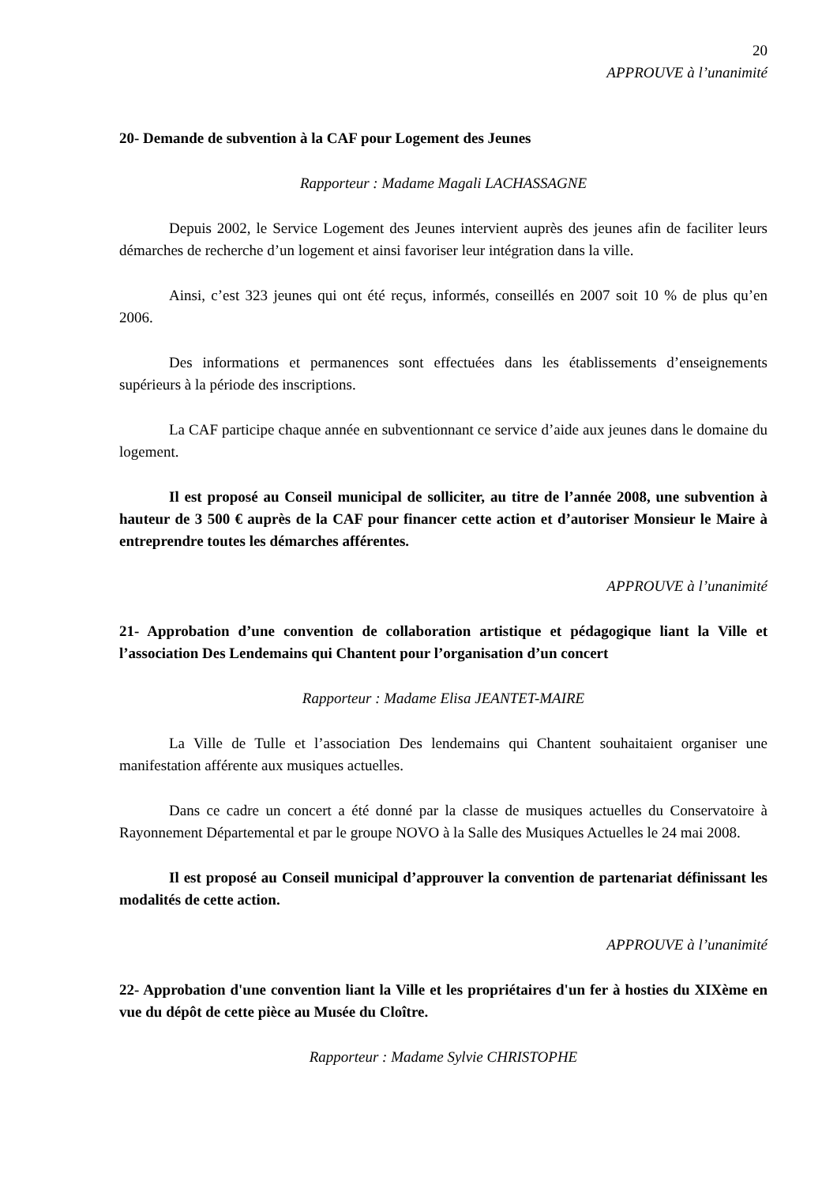20
APPROUVE à l’unanimité
20- Demande de subvention à la CAF pour Logement des Jeunes
Rapporteur : Madame Magali LACHASSAGNE
Depuis 2002, le Service Logement des Jeunes intervient auprès des jeunes afin de faciliter leurs démarches de recherche d’un logement et ainsi favoriser leur intégration dans la ville.
Ainsi, c’est 323 jeunes qui ont été reçus, informés, conseillés en 2007 soit 10 % de plus qu’en 2006.
Des informations et permanences sont effectuées dans les établissements d’enseignements supérieurs à la période des inscriptions.
La CAF participe chaque année en subventionnant ce service d’aide aux jeunes dans le domaine du logement.
Il est proposé au Conseil municipal de solliciter, au titre de l’année 2008, une subvention à hauteur de 3 500 € auprès de la CAF pour financer cette action et d’autoriser Monsieur le Maire à entreprendre toutes les démarches afférentes.
APPROUVE à l’unanimité
21- Approbation d’une convention de collaboration artistique et pédagogique liant la Ville et l’association Des Lendemains qui Chantent pour l’organisation d’un concert
Rapporteur : Madame Elisa JEANTET-MAIRE
La Ville de Tulle et l’association Des lendemains qui Chantent souhaitaient organiser une manifestation afférente aux musiques actuelles.
Dans ce cadre un concert a été donné par la classe de musiques actuelles du Conservatoire à Rayonnement Départemental et par le groupe NOVO à la Salle des Musiques Actuelles le 24 mai 2008.
Il est proposé au Conseil municipal d’approuver la convention de partenariat définissant les modalités de cette action.
APPROUVE à l’unanimité
22- Approbation d'une convention liant la Ville et les propriétaires d'un fer à hosties du XIXème en vue du dépôt de cette pièce au Musée du Cloître.
Rapporteur : Madame Sylvie CHRISTOPHE